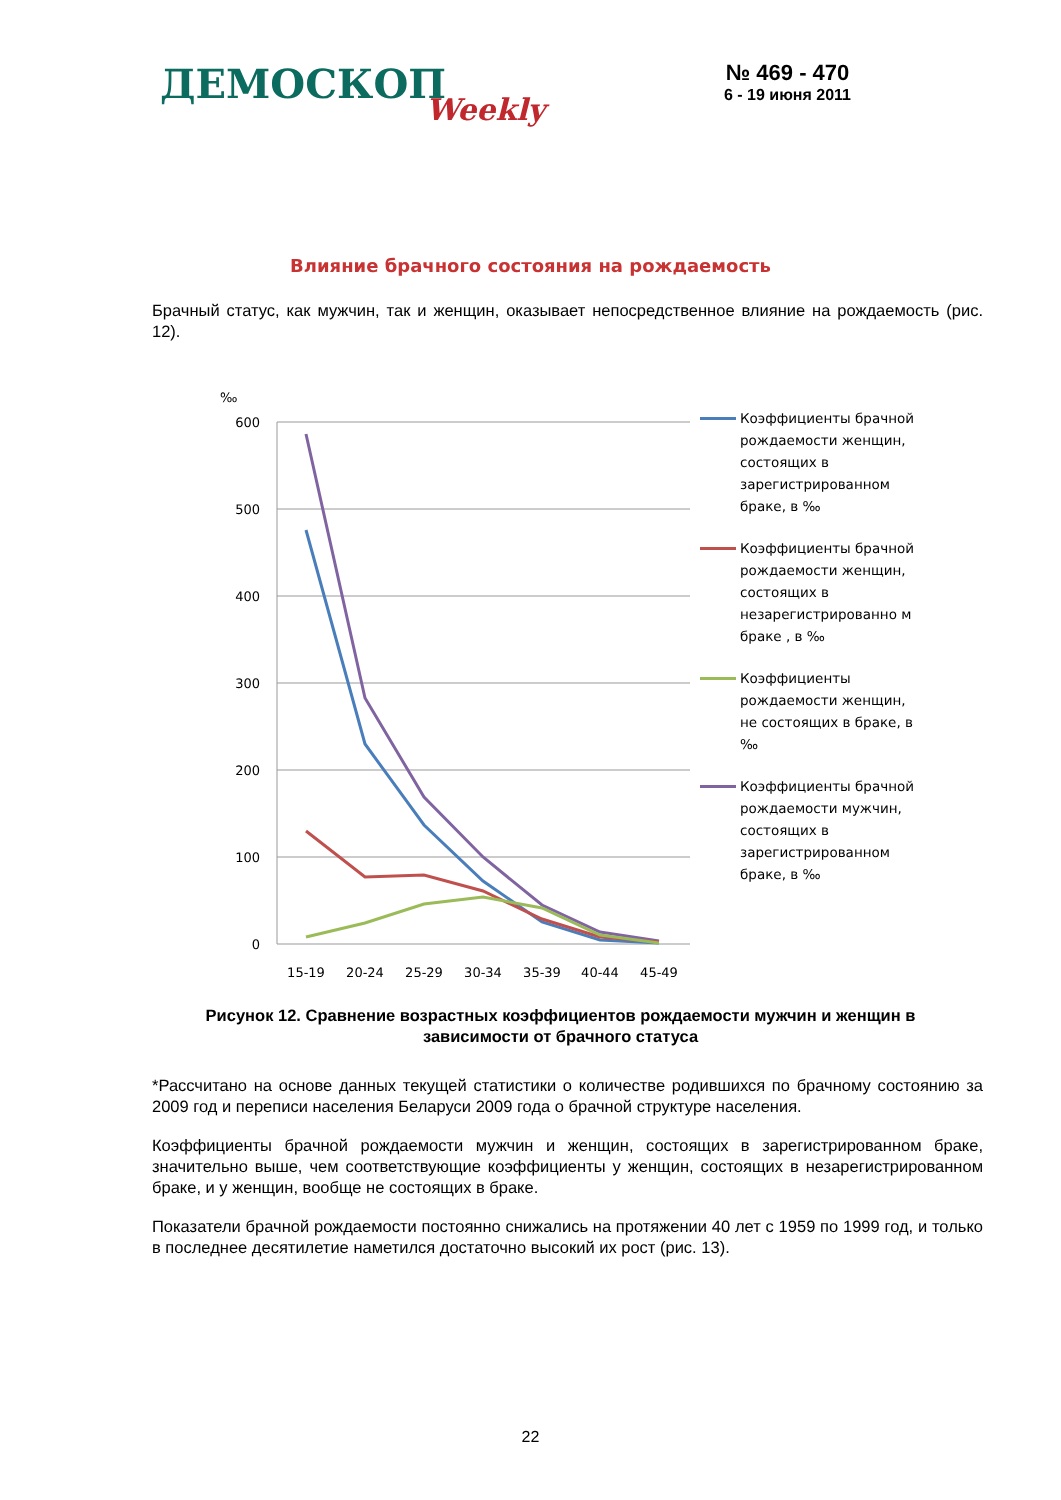ДЕМОСКОПWeekly
№ 469 - 470
6 - 19 июня 2011
Влияние брачного состояния на рождаемость
Брачный статус, как мужчин, так и женщин, оказывает непосредственное влияние на рождаемость (рис. 12).
‰
600
500
400
300
200
100
0
15-19
20-24
25-29
30-34
35-39
40-44
45-49
Коэффициенты брачной рождаемости женщин, состоящих в зарегистрированном браке, в ‰
Коэффициенты брачной рождаемости женщин, состоящих в незарегистрированно м браке , в ‰
Коэффициенты рождаемости женщин, не состоящих в браке, в ‰
Коэффициенты брачной рождаемости мужчин, состоящих в зарегистрированном браке, в ‰
Рисунок 12. Сравнение возрастных коэффициентов рождаемости мужчин и женщин в зависимости от брачного статуса
*Рассчитано на основе данных текущей статистики о количестве родившихся по брачному состоянию за 2009 год и переписи населения Беларуси 2009 года о брачной структуре населения.
Коэффициенты брачной рождаемости мужчин и женщин, состоящих в зарегистрированном браке, значительно выше, чем соответствующие коэффициенты у женщин, состоящих в незарегистрированном браке, и у женщин, вообще не состоящих в браке.
Показатели брачной рождаемости постоянно снижались на протяжении 40 лет с 1959 по 1999 год, и только в последнее десятилетие наметился достаточно высокий их рост (рис. 13).
22